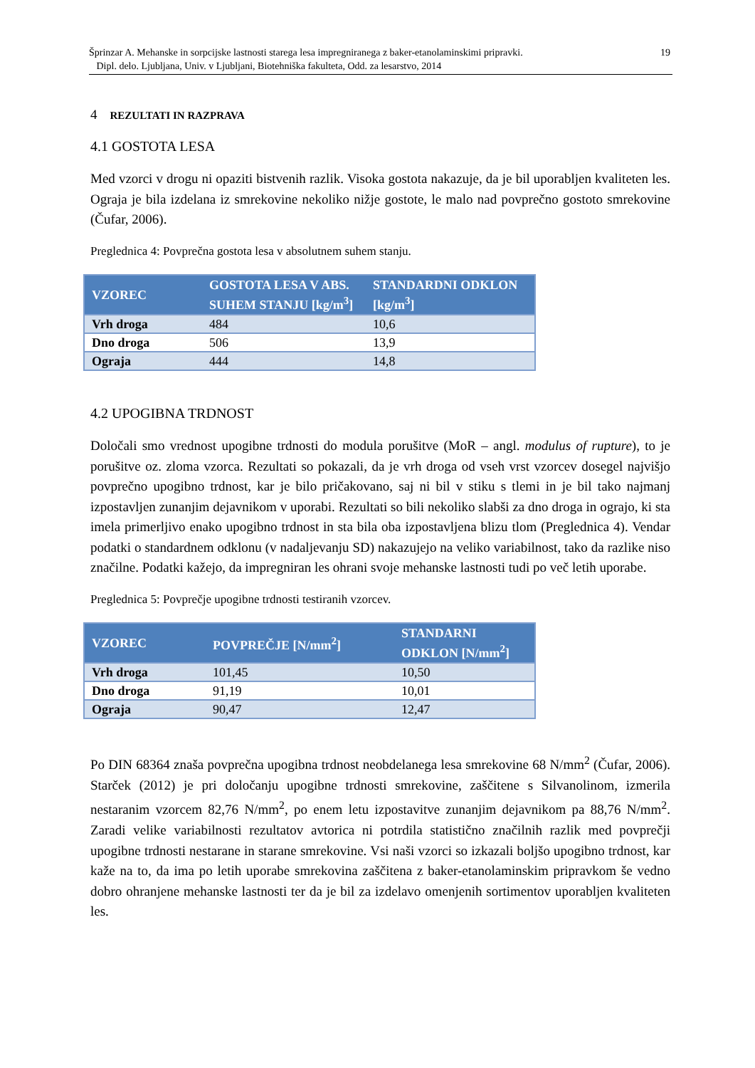19 Šprinzar A. Mehanske in sorpcijske lastnosti starega lesa impregniranega z baker-etanolaminskimi pripravki.
Dipl. delo. Ljubljana, Univ. v Ljubljani, Biotehniška fakulteta, Odd. za lesarstvo, 2014
4 REZULTATI IN RAZPRAVA
4.1 GOSTOTA LESA
Med vzorci v drogu ni opaziti bistvenih razlik. Visoka gostota nakazuje, da je bil uporabljen kvaliteten les. Ograja je bila izdelana iz smrekovine nekoliko nižje gostote, le malo nad povprečno gostoto smrekovine (Čufar, 2006).
Preglednica 4: Povprečna gostota lesa v absolutnem suhem stanju.
| VZOREC | GOSTOTA LESA V ABS. SUHEM STANJU [kg/m<sup>3</sup>] | STANDARDNI ODKLON [kg/m<sup>3</sup>] |
| --- | --- | --- |
| Vrh droga | 484 | 10,6 |
| Dno droga | 506 | 13,9 |
| Ograja | 444 | 14,8 |
4.2 UPOGIBNA TRDNOST
Določali smo vrednost upogibne trdnosti do modula porušitve (MoR – angl. modulus of rupture), to je porušitve oz. zloma vzorca. Rezultati so pokazali, da je vrh droga od vseh vrst vzorcev dosegel najvišjo povprečno upogibno trdnost, kar je bilo pričakovano, saj ni bil v stiku s tlemi in je bil tako najmanj izpostavljen zunanjim dejavnikom v uporabi. Rezultati so bili nekoliko slabši za dno droga in ograjo, ki sta imela primerljivo enako upogibno trdnost in sta bila oba izpostavljena blizu tlom (Preglednica 4). Vendar podatki o standardnem odklonu (v nadaljevanju SD) nakazujejo na veliko variabilnost, tako da razlike niso značilne. Podatki kažejo, da impregniran les ohrani svoje mehanske lastnosti tudi po več letih uporabe.
Preglednica 5: Povprečje upogibne trdnosti testiranih vzorcev.
| VZOREC | POVPREČJE [N/mm<sup>2</sup>] | STANDARNI ODKLON [N/mm<sup>2</sup>] |
| --- | --- | --- |
| Vrh droga | 101,45 | 10,50 |
| Dno droga | 91,19 | 10,01 |
| Ograja | 90,47 | 12,47 |
Po DIN 68364 znaša povprečna upogibna trdnost neobdelanega lesa smrekovine 68 N/mm<sup>2</sup> (Čufar, 2006). Starček (2012) je pri določanju upogibne trdnosti smrekovine, zaščitene s Silvanolinom, izmerila nestaranim vzorcem 82,76 N/mm<sup>2</sup>, po enem letu izpostavitve zunanjim dejavnikom pa 88,76 N/mm<sup>2</sup>. Zaradi velike variabilnosti rezultatov avtorica ni potrdila statistično značilnih razlik med povprečji upogibne trdnosti nestarane in starane smrekovine. Vsi naši vzorci so izkazali boljšo upogibno trdnost, kar kaže na to, da ima po letih uporabe smrekovina zaščitena z baker-etanolaminskim pripravkom še vedno dobro ohranjene mehanske lastnosti ter da je bil za izdelavo omenjenih sortimentov uporabljen kvaliteten les.